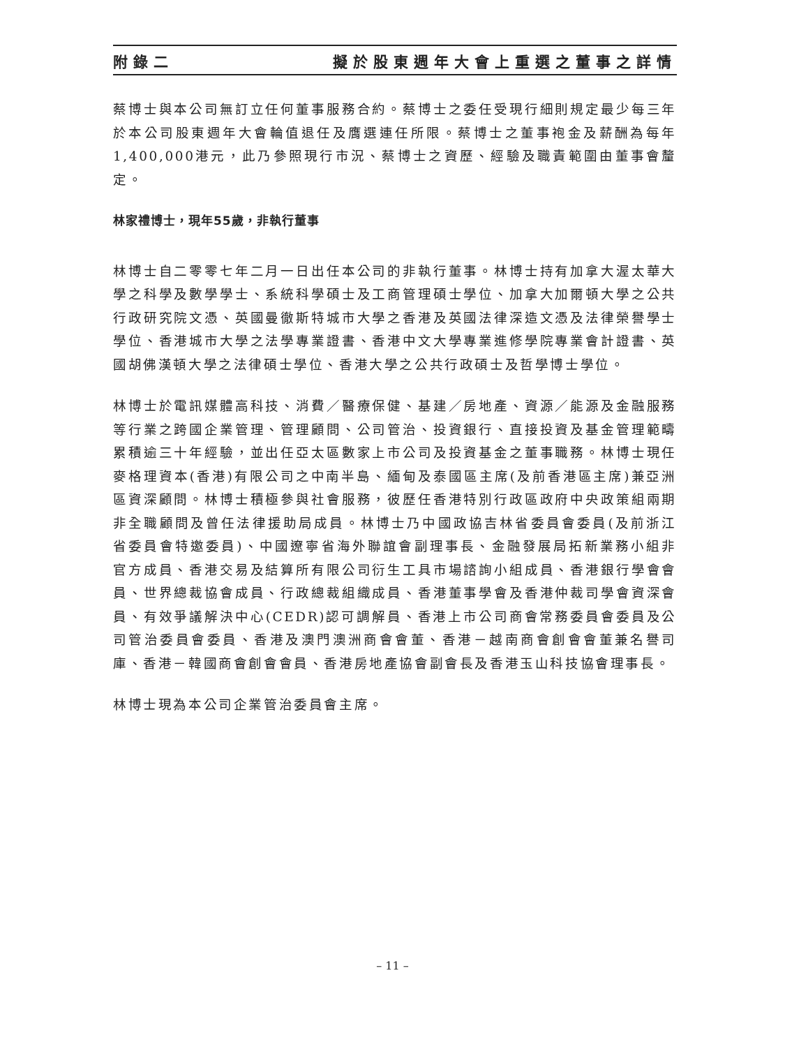附錄二 擬於股東週年大會上重選之董事之詳情
蔡博士與本公司無訂立任何董事服務合約。蔡博士之委任受現行細則規定最少每三年於本公司股東週年大會輪值退任及膺選連任所限。蔡博士之董事袍金及薪酬為每年1,400,000港元，此乃參照現行市況、蔡博士之資歷、經驗及職責範圍由董事會釐定。
林家禮博士，現年55歲，非執行董事
林博士自二零零七年二月一日出任本公司的非執行董事。林博士持有加拿大渥太華大學之科學及數學學士、系統科學碩士及工商管理碩士學位、加拿大加爾頓大學之公共行政研究院文憑、英國曼徹斯特城市大學之香港及英國法律深造文憑及法律榮譽學士學位、香港城市大學之法學專業證書、香港中文大學專業進修學院專業會計證書、英國胡佛漢頓大學之法律碩士學位、香港大學之公共行政碩士及哲學博士學位。
林博士於電訊媒體高科技、消費／醫療保健、基建／房地產、資源／能源及金融服務等行業之跨國企業管理、管理顧問、公司管治、投資銀行、直接投資及基金管理範疇累積逾三十年經驗，並出任亞太區數家上市公司及投資基金之董事職務。林博士現任麥格理資本(香港)有限公司之中南半島、緬甸及泰國區主席(及前香港區主席)兼亞洲區資深顧問。林博士積極參與社會服務，彼歷任香港特別行政區政府中央政策組兩期非全職顧問及曾任法律援助局成員。林博士乃中國政協吉林省委員會委員(及前浙江省委員會特邀委員)、中國遼寧省海外聯誼會副理事長、金融發展局拓新業務小組非官方成員、香港交易及結算所有限公司衍生工具市場諮詢小組成員、香港銀行學會會員、世界總裁協會成員、行政總裁組織成員、香港董事學會及香港仲裁司學會資深會員、有效爭議解決中心(CEDR)認可調解員、香港上市公司商會常務委員會委員及公司管治委員會委員、香港及澳門澳洲商會會董、香港－越南商會創會會董兼名譽司庫、香港－韓國商會創會會員、香港房地產協會副會長及香港玉山科技協會理事長。
林博士現為本公司企業管治委員會主席。
– 11 –